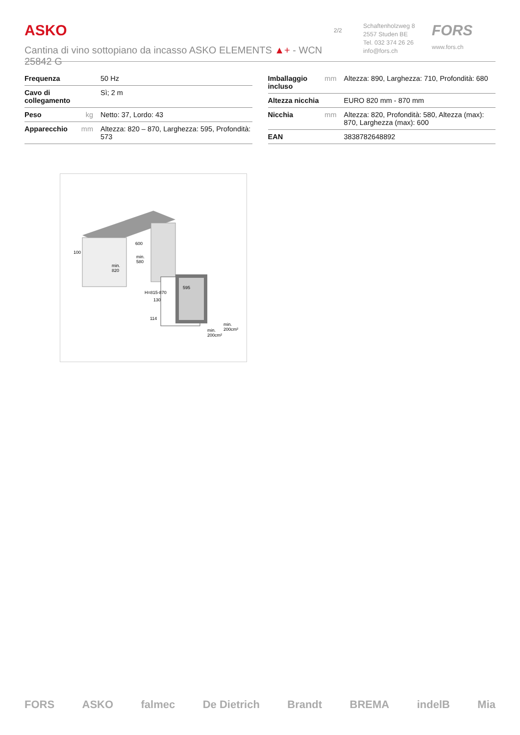ASKO
Cantina di vino sottopiano da incasso ASKO ELEMENTS ▲+ - WCN 25842 G
2/2
Schaftenholzweg 8
2557 Studen BE
Tel. 032 374 26 26
info@fors.ch
FORS
www.fors.ch
| Frequenza | | 50 Hz |
| Cavo di collegamento | | Sì; 2 m |
| Peso | kg | Netto: 37, Lordo: 43 |
| Apparecchio | mm | Altezza: 820 – 870, Larghezza: 595, Profondità: 573 |
| Imballaggio incluso | mm | Altezza: 890, Larghezza: 710, Profondità: 680 |
| Altezza nicchia | | EURO 820 mm - 870 mm |
| Nicchia | mm | Altezza: 820, Profondità: 580, Altezza (max): 870, Larghezza (max): 600 |
| EAN | | 3838782648892 |
600
min.
580
100
min.
820
595
114
H=815-870
130
min.
200cm²
min.
200cm²
FORS ASKO falmec De Dietrich Brandt BREMA indelB Mia